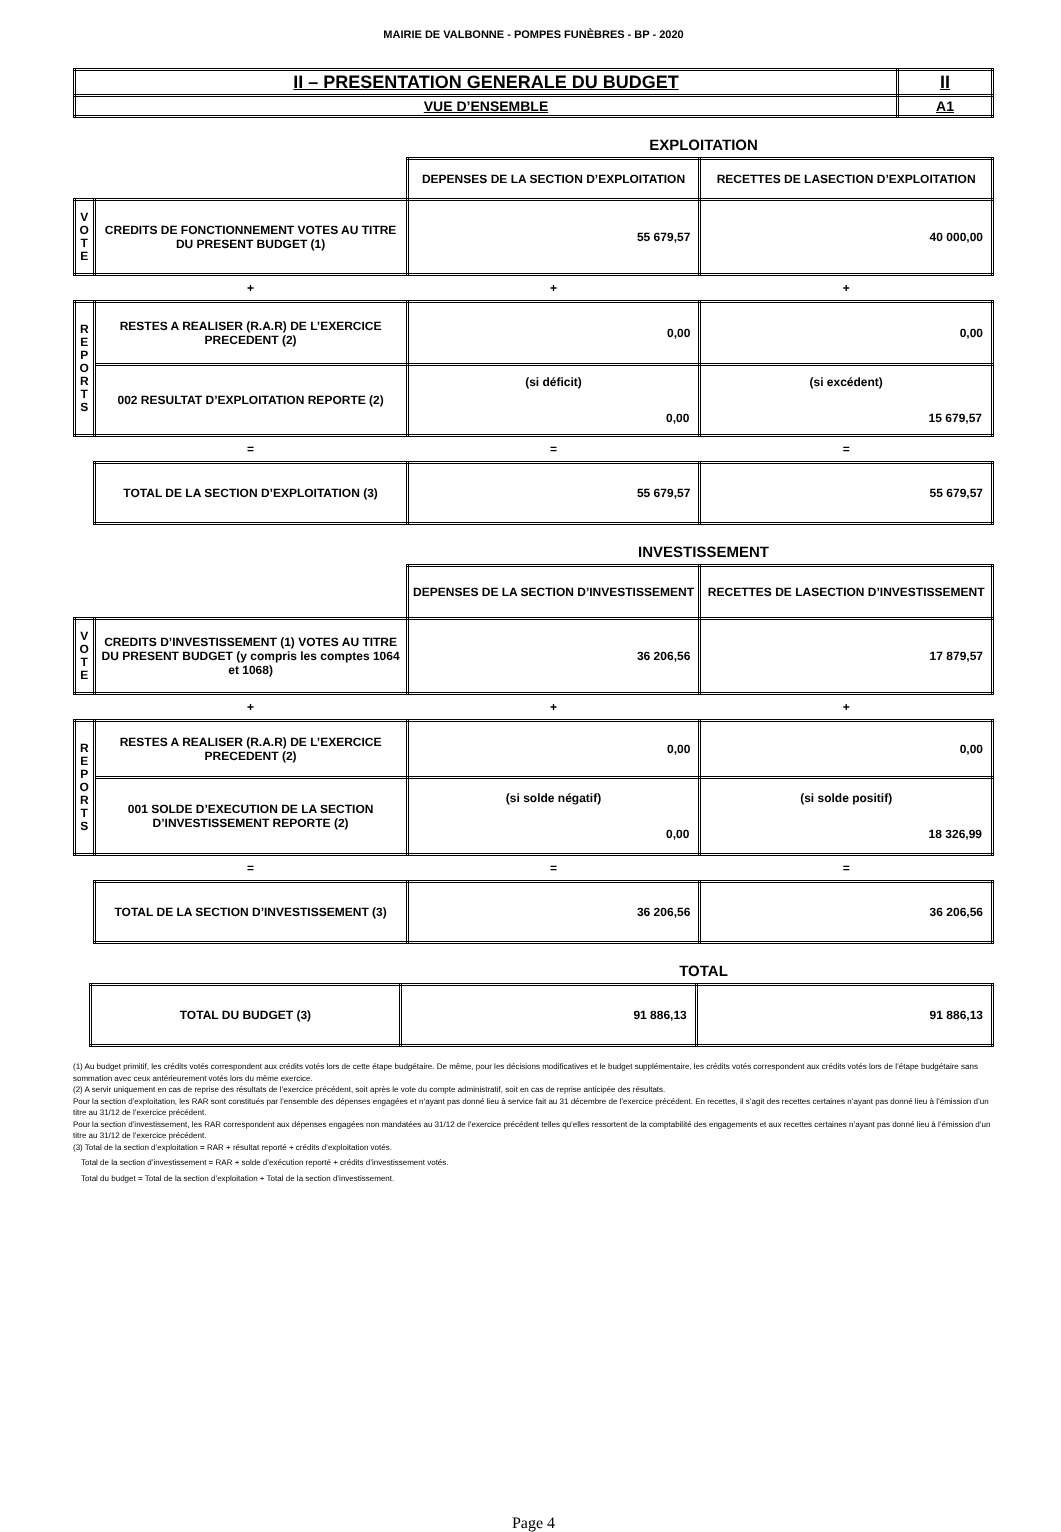MAIRIE DE VALBONNE - POMPES FUNÈBRES - BP - 2020
| II – PRESENTATION GENERALE DU BUDGET | II |
| VUE D’ENSEMBLE | A1 |
EXPLOITATION
| | | DEPENSES DE LA SECTION D’EXPLOITATION | RECETTES DE LASECTION D’EXPLOITATION |
| V O T E | CREDITS DE FONCTIONNEMENT VOTES AU TITRE DU PRESENT BUDGET (1) | 55 679,57 | 40 000,00 |
| | + | + | + |
| R E P O R T S | RESTES A REALISER (R.A.R) DE L’EXERCICE PRECEDENT (2) | 0,00 | 0,00 |
| | 002 RESULTAT D’EXPLOITATION REPORTE (2) | (si déficit) 0,00 | (si excédent) 15 679,57 |
| | = | = | = |
| | TOTAL DE LA SECTION D’EXPLOITATION (3) | 55 679,57 | 55 679,57 |
INVESTISSEMENT
| | | DEPENSES DE LA SECTION D’INVESTISSEMENT | RECETTES DE LASECTION D’INVESTISSEMENT |
| V O T E | CREDITS D’INVESTISSEMENT (1) VOTES AU TITRE DU PRESENT BUDGET (y compris les comptes 1064 et 1068) | 36 206,56 | 17 879,57 |
| | + | + | + |
| R E P O R T S | RESTES A REALISER (R.A.R) DE L’EXERCICE PRECEDENT (2) | 0,00 | 0,00 |
| | 001 SOLDE D’EXECUTION DE LA SECTION D’INVESTISSEMENT REPORTE (2) | (si solde négatif) 0,00 | (si solde positif) 18 326,99 |
| | = | = | = |
| | TOTAL DE LA SECTION D’INVESTISSEMENT (3) | 36 206,56 | 36 206,56 |
TOTAL
| | TOTAL DU BUDGET (3) | 91 886,13 | 91 886,13 |
(1) Au budget primitif, les crédits votés correspondent aux crédits votés lors de cette étape budgétaire. De même, pour les décisions modificatives et le budget supplémentaire, les crédits votés correspondent aux crédits votés lors de l’étape budgétaire sans sommation avec ceux antérieurement votés lors du même exercice.
(2) A servir uniquement en cas de reprise des résultats de l’exercice précédent, soit après le vote du compte administratif, soit en cas de reprise anticipée des résultats.
Pour la section d’exploitation, les RAR sont constitués par l’ensemble des dépenses engagées et n’ayant pas donné lieu à service fait au 31 décembre de l’exercice précédent. En recettes, il s’agit des recettes certaines n’ayant pas donné lieu à l’émission d’un titre au 31/12 de l’exercice précédent.
Pour la section d’investissement, les RAR correspondent aux dépenses engagées non mandatées au 31/12 de l’exercice précédent telles qu’elles ressortent de la comptabilité des engagements et aux recettes certaines n’ayant pas donné lieu à l’émission d’un titre au 31/12 de l’exercice précédent.
(3) Total de la section d’exploitation = RAR + résultat reporté + crédits d’exploitation votés.
Total de la section d’investissement = RAR + solde d’exécution reporté + crédits d’investissement votés.
Total du budget = Total de la section d’exploitation + Total de la section d’investissement.
Page 4